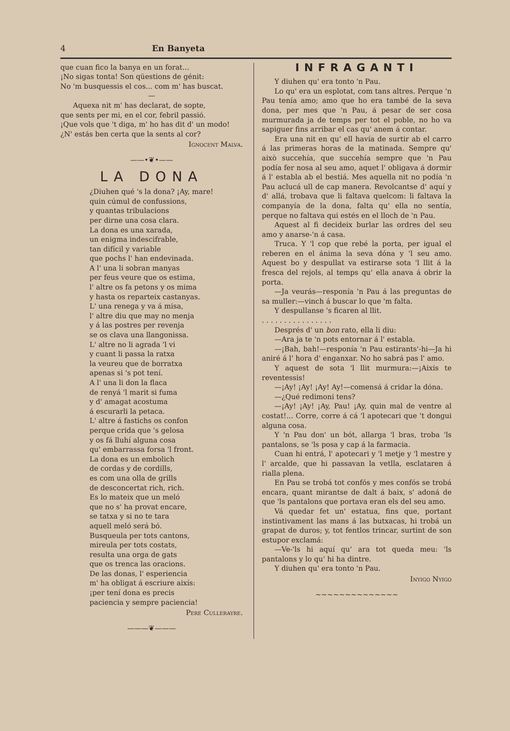4 En Banyeta
que cuan fico la banya en un forat...
¡No sigas tonta! Son qüestions de génit:
No 'm busquessis el cos... com m' has buscat.
—
Aquexa nit m' has declarat, de sopte,
que sents per mi, en el cor, febril passió.
¡Que vols que 't diga, m' ho has dit d' un modo!
¿N' estás ben certa que la sents al cor?
Ignocent Malva.
——•❦•——
LA DONA
¿Diuhen qué 's la dona? ¡Ay, mare!
quin cúmul de confussions,
y quantas tribulacions
per dirne una cosa clara.
La dona es una xarada,
un enigma indescifrable,
tan difícil y variable
que pochs l' han endevinada.
A l' una li sobran manyas
per feus veure que os estima,
l' altre os fa petons y os mima
y hasta os reparteix castanyas.
L' una renega y va á misa,
l' altre diu que may no menja
y á las postres per revenja
se os clava una llangonissa.
L' altre no li agrada 'l vi
y cuant li passa la ratxa
la veureu que de borratxa
apenas si 's pot tení.
A l' una li don la flaca
de renyá 'l marit si fuma
y d' amagat acostuma
á escurarli la petaca.
L' altre á fastichs os confon
perque crida que 's gelosa
y os fá lluhí alguna cosa
qu' embarrassa forsa 'l front.
La dona es un embolich
de cordas y de cordills,
es com una olla de grills
de desconcertat rich, rich.
Es lo mateix que un meló
que no s' ha provat encare,
se tatxa y si no te tara
aquell meló será bó.
Busqueula per tots cantons,
mireula per tots costats,
resulta una orga de gats
que os trenca las oracions.
De las donas, l' esperiencia
m' ha obligat á escriure aixís:
¡per tení dona es precis
paciencia y sempre paciencia!
Pere Cullerayre.
———❦———
INFRAGANTI
Y diuhen qu' era tonto 'n Pau.
Lo qu' era un esplotat, com tans altres. Perque 'n Pau tenía amo; amo que ho era també de la seva dona, per mes que 'n Pau, á pesar de ser cosa murmurada ja de temps per tot el poble, no ho va sapiguer fins arribar el cas qu' anem á contar.
Era una nit en qu' ell havía de surtir ab el carro á las primeras horas de la matinada. Sempre qu' això succehía, que succehía sempre que 'n Pau podía fer nosa al seu amo, aquet l' obligava á dormir á l' establa ab el bestiá. Mes aquella nit no podía 'n Pau aclucá ull de cap manera. Revolcantse d' aquí y d' allá, trobava que li faltava quelcom: li faltava la companyía de la dona, falta qu' ella no sentía, perque no faltava qui estés en el lloch de 'n Pau.
Aquest al fi decideix burlar las ordres del seu amo y anarse-'n á casa.
Truca. Y 'l cop que rebé la porta, per igual el reberen en el ánima la seva dóna y 'l seu amo. Aquest bo y despullat va estirarse sota 'l llit á la fresca del rejols, al temps qu' ella anava á obrir la porta.
—Ja veurás—responía 'n Pau á las preguntas de sa muller:—vinch á buscar lo que 'm falta.
Y despullanse 's ficaren al llit.
. . . . . . . . . . . . . . . .
Després d' un bon rato, ella li diu:
—Ara ja te 'n pots entornar á l' establa.
—¡Bah, bah!—responía 'n Pau estirants'-hi—Ja hi aniré á l' hora d' enganxar. No ho sabrá pas l' amo.
Y aquest de sota 'l llit murmura:—¡Aixis te reventessis!
—¡Ay! ¡Ay! ¡Ay! Ay!—comensá á cridar la dóna.
—¿Qué redimoni tens?
—¡Ay! ¡Ay! ¡Ay, Pau! ¡Ay, quin mal de ventre al costat!... Corre, corre á cá 'l apotecari que 't dongui alguna cosa.
Y 'n Pau don' un bót, allarga 'l bras, troba 'ls pantalons, se 'ls posa y cap á la farmacia.
Cuan hi entrá, l' apotecari y 'l metje y 'l mestre y l' arcalde, que hi passavan la vetlla, esclataren á rialla plena.
En Pau se trobá tot confós y mes confós se trobá encara, quant mirantse de dalt á baix, s' adoná de que 'ls pantalons que portava eran els del seu amo.
Vá quedar fet un' estatua, fins que, portant instintivament las mans á las butxacas, hi trobá un grapat de duros; y, tot fentlos trincar, surtint de son estupor exclamá:
—Ve-'ls hi aquí qu' ara tot queda meu: 'ls pantalons y lo qu' hi ha dintre.
Y diuhen qu' era tonto 'n Pau.
Inyigo Nyigo
~~~~~~~~~~~~~~